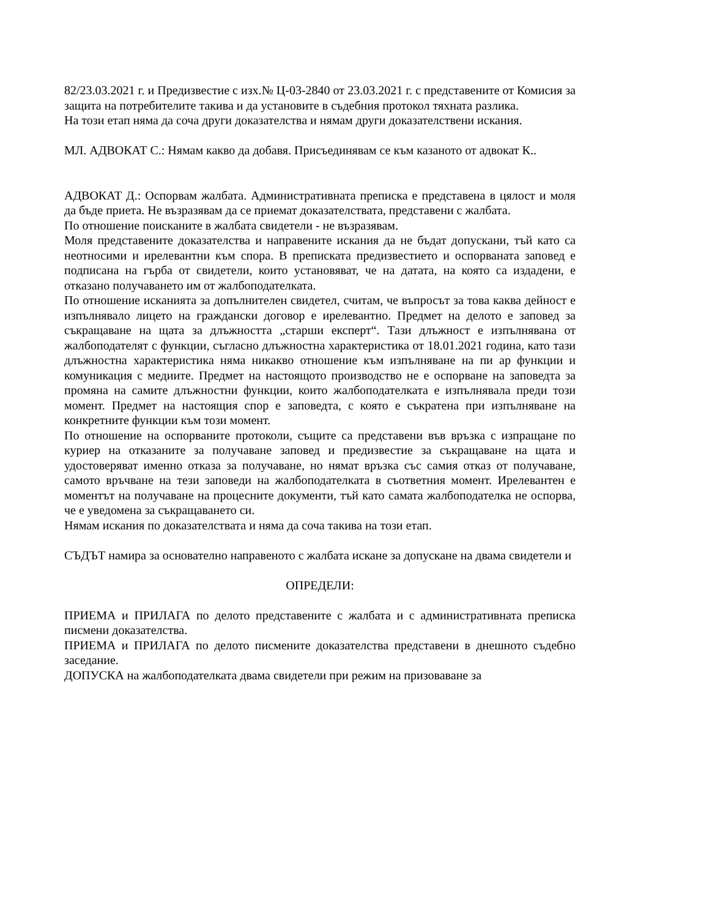82/23.03.2021 г. и Предизвестие с изх.№ Ц-03-2840 от 23.03.2021 г. с представените от Комисия за защита на потребителите такива и да установите в съдебния протокол тяхната разлика.
На този етап няма да соча други доказателства и нямам други доказателствени искания.
МЛ. АДВОКАТ С.: Нямам какво да добавя. Присъединявам се към казаното от адвокат К..
АДВОКАТ Д.: Оспорвам жалбата. Административната преписка е представена в цялост и моля да бъде приета. Не възразявам да се приемат доказателствата, представени с жалбата.
По отношение поисканите в жалбата свидетели - не възразявам.
Моля представените доказателства и направените искания да не бъдат допускани, тъй като са неотносими и ирелевантни към спора. В преписката предизвестието и оспорваната заповед е подписана на гърба от свидетели, които установяват, че на датата, на която са издадени, е отказано получаването им от жалбоподателката.
По отношение исканията за допълнителен свидетел, считам, че въпросът за това каква дейност е изпълнявало лицето на граждански договор е ирелевантно. Предмет на делото е заповед за съкращаване на щата за длъжността „старши експерт“. Тази длъжност е изпълнявана от жалбоподателят с функции, съгласно длъжностна характеристика от 18.01.2021 година, като тази длъжностна характеристика няма никакво отношение към изпълняване на пи ар функции и комуникация с медиите. Предмет на настоящото производство не е оспорване на заповедта за промяна на самите длъжностни функции, които жалбоподателката е изпълнявала преди този момент. Предмет на настоящия спор е заповедта, с която е съкратена при изпълняване на конкретните функции към този момент.
По отношение на оспорваните протоколи, същите са представени във връзка с изпращане по куриер на отказаните за получаване заповед и предизвестие за съкращаване на щата и удостоверяват именно отказа за получаване, но нямат връзка със самия отказ от получаване, самото връчване на тези заповеди на жалбоподателката в съответния момент. Ирелевантен е моментът на получаване на процесните документи, тъй като самата жалбоподателка не оспорва, че е уведомена за съкращаването си.
Нямам искания по доказателствата и няма да соча такива на този етап.
СЪДЪТ намира за основателно направеното с жалбата искане за допускане на двама свидетели и
ОПРЕДЕЛИ:
ПРИЕМА и ПРИЛАГА по делото представените с жалбата и с административната преписка писмени доказателства.
ПРИЕМА и ПРИЛАГА по делото писмените доказателства представени в днешното съдебно заседание.
ДОПУСКА на жалбоподателката двама свидетели при режим на призоваване за